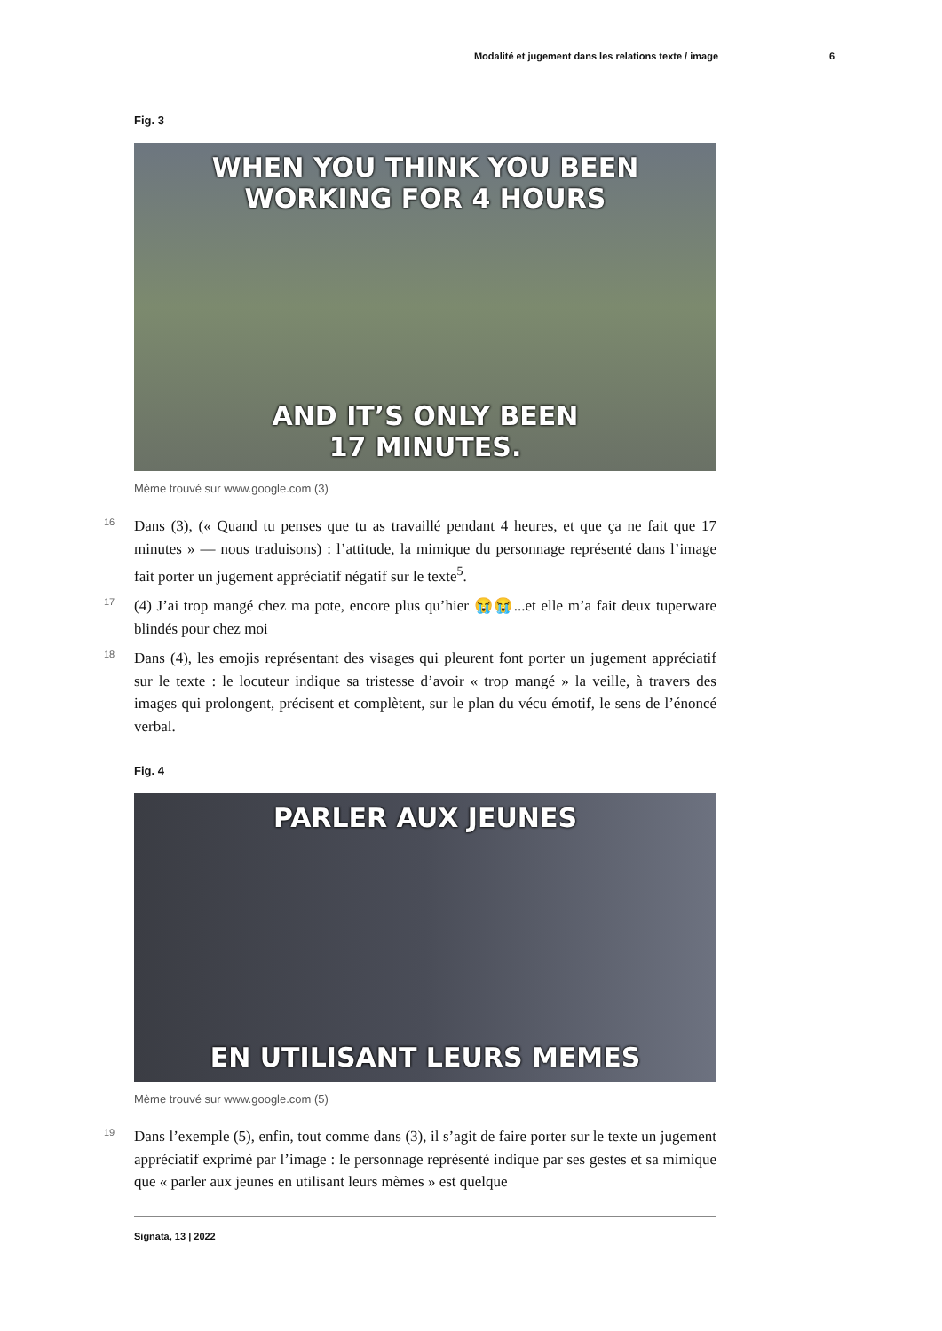Modalité et jugement dans les relations texte / image 6
Fig. 3
WHEN YOU THINK YOU BEEN
WORKING FOR 4 HOURS
AND IT’S ONLY BEEN
17 MINUTES.
Mème trouvé sur www.google.com (3)
16 Dans (3), (« Quand tu penses que tu as travaillé pendant 4 heures, et que ça ne fait que 17 minutes » — nous traduisons) : l’attitude, la mimique du personnage représenté dans l’image fait porter un jugement appréciatif négatif sur le texte<sup>5</sup>.
17 (4) J’ai trop mangé chez ma pote, encore plus qu’hier 😭😭...et elle m’a fait deux tuperware blindés pour chez moi
18 Dans (4), les emojis représentant des visages qui pleurent font porter un jugement appréciatif sur le texte : le locuteur indique sa tristesse d’avoir « trop mangé » la veille, à travers des images qui prolongent, précisent et complètent, sur le plan du vécu émotif, le sens de l’énoncé verbal.
Fig. 4
PARLER AUX JEUNES
EN UTILISANT LEURS MEMES
Mème trouvé sur www.google.com (5)
19 Dans l’exemple (5), enfin, tout comme dans (3), il s’agit de faire porter sur le texte un jugement appréciatif exprimé par l’image : le personnage représenté indique par ses gestes et sa mimique que « parler aux jeunes en utilisant leurs mèmes » est quelque
Signata, 13 | 2022